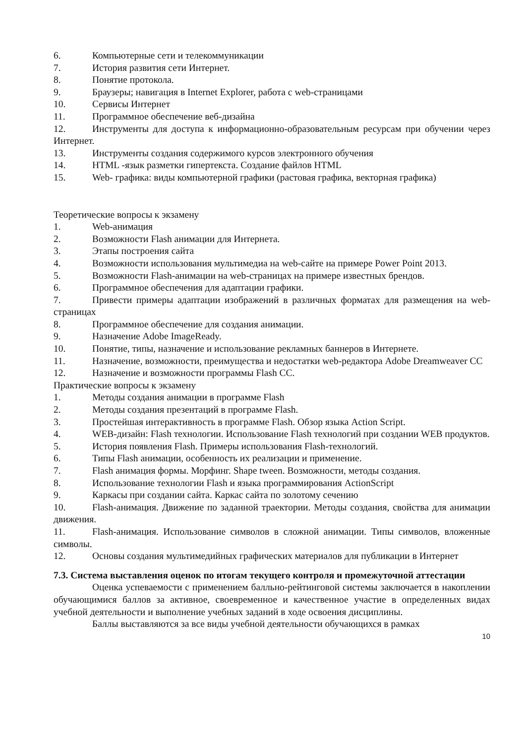6. Компьютерные сети и телекоммуникации
7. История развития сети Интернет.
8. Понятие протокола.
9. Браузеры; навигация в Internet Explorer, работа с web-страницами
10. Сервисы Интернет
11. Программное обеспечение веб-дизайна
12. Инструменты для доступа к информационно-образовательным ресурсам при обучении через Интернет.
13. Инструменты создания содержимого курсов электронного обучения
14. HTML -язык разметки гипертекста. Создание файлов HTML
15. Web- графика: виды компьютерной графики (растовая графика, векторная графика)
Теоретические вопросы к экзамену
1. Web-анимация
2. Возможности Flash анимации для Интернета.
3. Этапы построения сайта
4. Возможности использования мультимедиа на web-сайте на примере Power Point 2013.
5. Возможности Flash-анимации на web-страницах на примере известных брендов.
6. Программное обеспечения для адаптации графики.
7. Привести примеры адаптации изображений в различных форматах для размещения на web-страницах
8. Программное обеспечение для создания анимации.
9. Назначение Adobe ImageReady.
10. Понятие, типы, назначение и использование рекламных баннеров в Интернете.
11. Назначение, возможности, преимущества и недостатки web-редактора Adobe Dreamweaver CC
12. Назначение и возможности программы Flash CC.
Практические вопросы к экзамену
1. Методы создания анимации в программе Flash
2. Методы создания презентаций в программе Flash.
3. Простейшая интерактивность в программе Flash. Обзор языка Action Script.
4. WEB-дизайн: Flash технологии. Использование Flash технологий при создании WEB продуктов.
5. История появления Flash. Примеры использования Flash-технологий.
6. Типы Flash анимации, особенность их реализации и применение.
7. Flash анимация формы. Морфинг. Shape tween. Возможности, методы создания.
8. Использование технологии Flash и языка программирования ActionScript
9. Каркасы при создании сайта. Каркас сайта по золотому сечению
10. Flash-анимация. Движение по заданной траектории. Методы создания, свойства для анимации движения.
11. Flash-анимация. Использование символов в сложной анимации. Типы символов, вложенные символы.
12. Основы создания мультимедийных графических материалов для публикации в Интернет
7.3. Система выставления оценок по итогам текущего контроля и промежуточной аттестации
Оценка успеваемости с применением балльно-рейтинговой системы заключается в накоплении обучающимися баллов за активное, своевременное и качественное участие в определенных видах учебной деятельности и выполнение учебных заданий в ходе освоения дисциплины.
Баллы выставляются за все виды учебной деятельности обучающихся в рамках
10